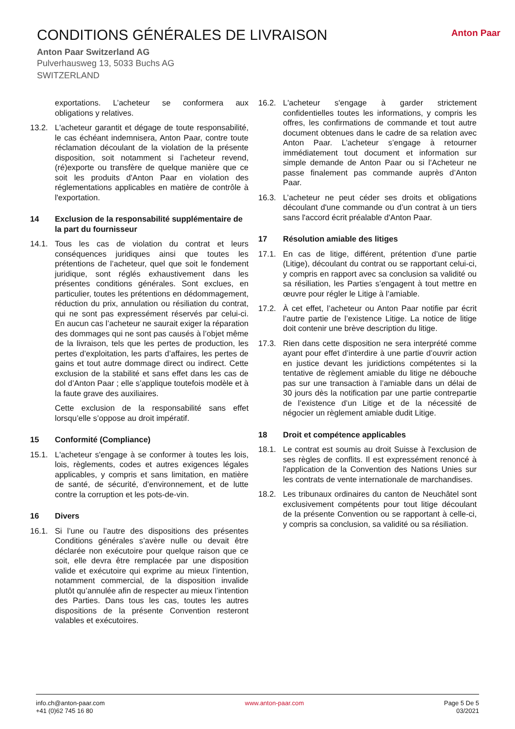CONDITIONS GÉNÉRALES DE LIVRAISON
Anton Paar Switzerland AG
Pulverhausweg 13, 5033 Buchs AG
SWITZERLAND
Anton Paar
exportations. L’acheteur se conformera aux obligations y relatives.
13.2. L'acheteur garantit et dégage de toute responsabilité, le cas échéant indemnisera, Anton Paar, contre toute réclamation découlant de la violation de la présente disposition, soit notamment si l’acheteur revend, (ré)exporte ou transfère de quelque manière que ce soit les produits d'Anton Paar en violation des réglementations applicables en matière de contrôle à l'exportation.
14 Exclusion de la responsabilité supplémentaire de la part du fournisseur
14.1. Tous les cas de violation du contrat et leurs conséquences juridiques ainsi que toutes les prétentions de l’acheteur, quel que soit le fondement juridique, sont réglés exhaustivement dans les présentes conditions générales. Sont exclues, en particulier, toutes les prétentions en dédommagement, réduction du prix, annulation ou résiliation du contrat, qui ne sont pas expressément réservés par celui-ci. En aucun cas l’acheteur ne saurait exiger la réparation des dommages qui ne sont pas causés à l’objet même de la livraison, tels que les pertes de production, les pertes d’exploitation, les parts d’affaires, les pertes de gains et tout autre dommage direct ou indirect. Cette exclusion de la stabilité et sans effet dans les cas de dol d’Anton Paar ; elle s’applique toutefois modèle et à la faute grave des auxiliaires.
Cette exclusion de la responsabilité sans effet lorsqu’elle s’oppose au droit impératif.
15 Conformité (Compliance)
15.1. L'acheteur s'engage à se conformer à toutes les lois, lois, règlements, codes et autres exigences légales applicables, y compris et sans limitation, en matière de santé, de sécurité, d’environnement, et de lutte contre la corruption et les pots-de-vin.
16 Divers
16.1. Si l’une ou l’autre des dispositions des présentes Conditions générales s’avère nulle ou devait être déclarée non exécutoire pour quelque raison que ce soit, elle devra être remplacée par une disposition valide et exécutoire qui exprime au mieux l’intention, notamment commercial, de la disposition invalide plutôt qu’annulée afin de respecter au mieux l’intention des Parties. Dans tous les cas, toutes les autres dispositions de la présente Convention resteront valables et exécutoires.
16.2. L'acheteur s'engage à garder strictement confidentielles toutes les informations, y compris les offres, les confirmations de commande et tout autre document obtenues dans le cadre de sa relation avec Anton Paar. L’acheteur s’engage à retourner immédiatement tout document et information sur simple demande de Anton Paar ou si l'Acheteur ne passe finalement pas commande auprès d’Anton Paar.
16.3. L’acheteur ne peut céder ses droits et obligations découlant d'une commande ou d’un contrat à un tiers sans l'accord écrit préalable d'Anton Paar.
17 Résolution amiable des litiges
17.1. En cas de litige, différent, prétention d’une partie (Litige), découlant du contrat ou se rapportant celui-ci, y compris en rapport avec sa conclusion sa validité ou sa résiliation, les Parties s’engagent à tout mettre en œuvre pour régler le Litige à l’amiable.
17.2. À cet effet, l’acheteur ou Anton Paar notifie par écrit l’autre partie de l’existence Litige. La notice de litige doit contenir une brève description du litige.
17.3. Rien dans cette disposition ne sera interprété comme ayant pour effet d’interdire à une partie d’ouvrir action en justice devant les juridictions compétentes si la tentative de règlement amiable du litige ne débouche pas sur une transaction à l’amiable dans un délai de 30 jours dès la notification par une partie contrepartie de l’existence d’un Litige et de la nécessité de négocier un règlement amiable dudit Litige.
18 Droit et compétence applicables
18.1. Le contrat est soumis au droit Suisse à l'exclusion de ses règles de conflits. Il est expressément renoncé à l'application de la Convention des Nations Unies sur les contrats de vente internationale de marchandises.
18.2. Les tribunaux ordinaires du canton de Neuchâtel sont exclusivement compétents pour tout litige découlant de la présente Convention ou se rapportant à celle-ci, y compris sa conclusion, sa validité ou sa résiliation.
info.ch@anton-paar.com
+41 (0)62 745 16 80
www.anton-paar.com Page 5 De 5
03/2021